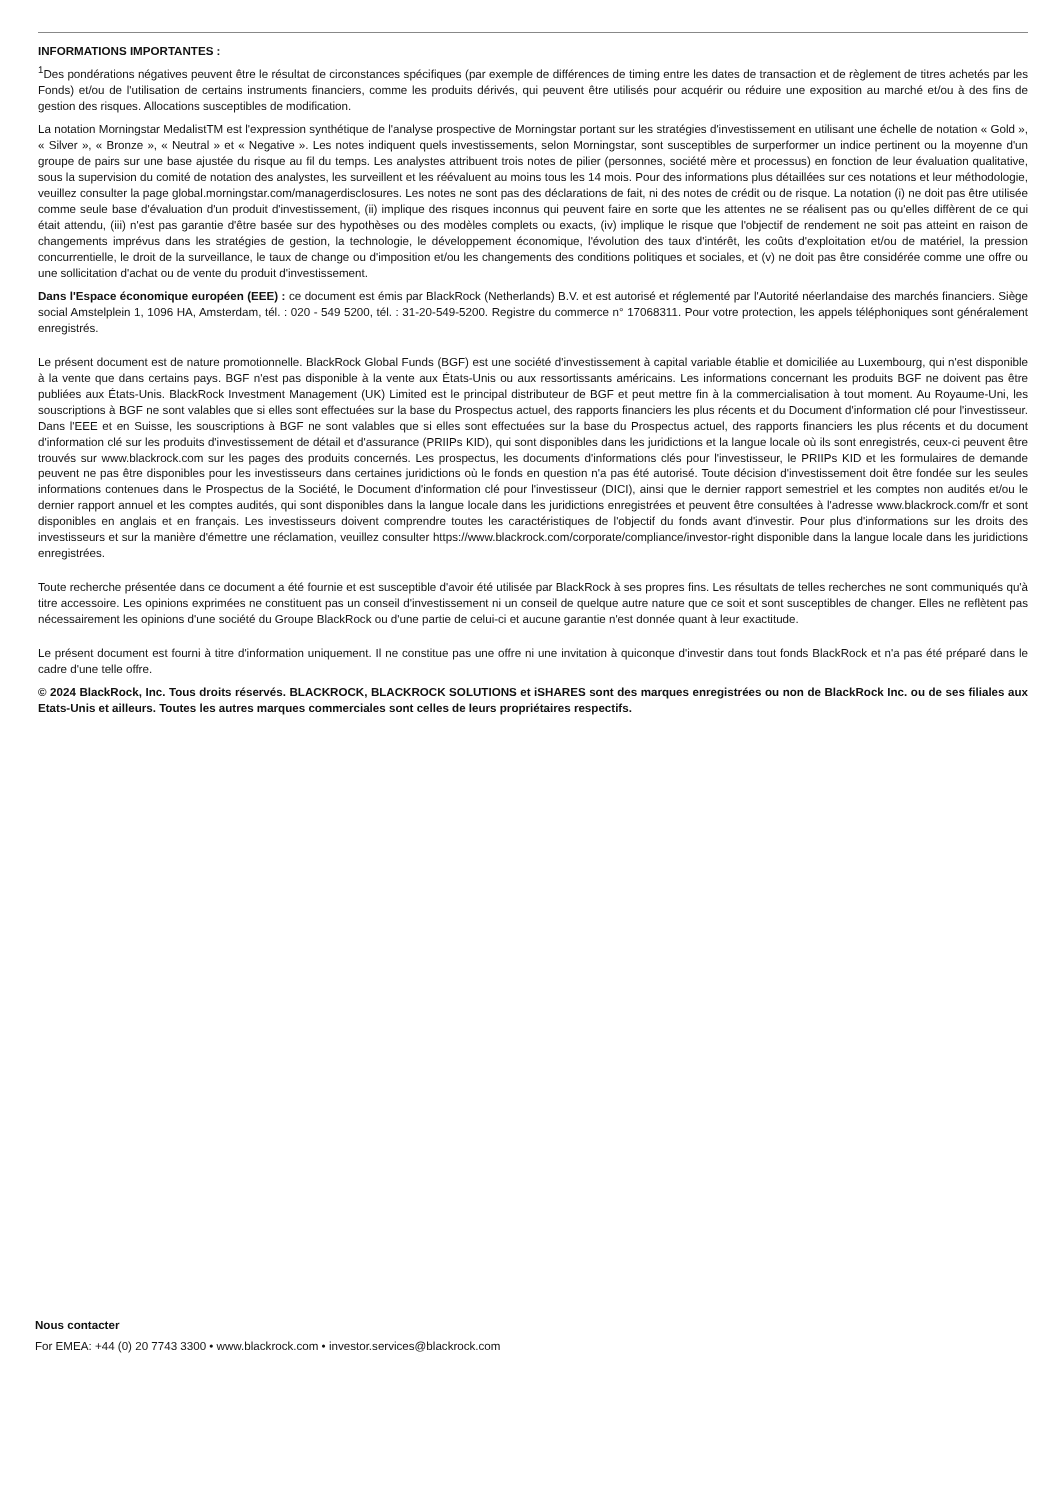INFORMATIONS IMPORTANTES :
<sup>1</sup> Des pondérations négatives peuvent être le résultat de circonstances spécifiques (par exemple de différences de timing entre les dates de transaction et de règlement de titres achetés par les Fonds) et/ou de l'utilisation de certains instruments financiers, comme les produits dérivés, qui peuvent être utilisés pour acquérir ou réduire une exposition au marché et/ou à des fins de gestion des risques. Allocations susceptibles de modification.
La notation Morningstar MedalistTM est l'expression synthétique de l'analyse prospective de Morningstar portant sur les stratégies d'investissement en utilisant une échelle de notation « Gold », « Silver », « Bronze », « Neutral » et « Negative ». Les notes indiquent quels investissements, selon Morningstar, sont susceptibles de surperformer un indice pertinent ou la moyenne d'un groupe de pairs sur une base ajustée du risque au fil du temps. Les analystes attribuent trois notes de pilier (personnes, société mère et processus) en fonction de leur évaluation qualitative, sous la supervision du comité de notation des analystes, les surveillent et les réévaluent au moins tous les 14 mois. Pour des informations plus détaillées sur ces notations et leur méthodologie, veuillez consulter la page global.morningstar.com/managerdisclosures. Les notes ne sont pas des déclarations de fait, ni des notes de crédit ou de risque. La notation (i) ne doit pas être utilisée comme seule base d'évaluation d'un produit d'investissement, (ii) implique des risques inconnus qui peuvent faire en sorte que les attentes ne se réalisent pas ou qu'elles diffèrent de ce qui était attendu, (iii) n'est pas garantie d'être basée sur des hypothèses ou des modèles complets ou exacts, (iv) implique le risque que l'objectif de rendement ne soit pas atteint en raison de changements imprévus dans les stratégies de gestion, la technologie, le développement économique, l'évolution des taux d'intérêt, les coûts d'exploitation et/ou de matériel, la pression concurrentielle, le droit de la surveillance, le taux de change ou d'imposition et/ou les changements des conditions politiques et sociales, et (v) ne doit pas être considérée comme une offre ou une sollicitation d'achat ou de vente du produit d'investissement.
Dans l'Espace économique européen (EEE) : ce document est émis par BlackRock (Netherlands) B.V. et est autorisé et réglementé par l'Autorité néerlandaise des marchés financiers. Siège social Amstelplein 1, 1096 HA, Amsterdam, tél. : 020 - 549 5200, tél. : 31-20-549-5200. Registre du commerce n° 17068311. Pour votre protection, les appels téléphoniques sont généralement enregistrés.
Le présent document est de nature promotionnelle. BlackRock Global Funds (BGF) est une société d'investissement à capital variable établie et domiciliée au Luxembourg, qui n'est disponible à la vente que dans certains pays. BGF n'est pas disponible à la vente aux États-Unis ou aux ressortissants américains. Les informations concernant les produits BGF ne doivent pas être publiées aux États-Unis. BlackRock Investment Management (UK) Limited est le principal distributeur de BGF et peut mettre fin à la commercialisation à tout moment. Au Royaume-Uni, les souscriptions à BGF ne sont valables que si elles sont effectuées sur la base du Prospectus actuel, des rapports financiers les plus récents et du Document d'information clé pour l'investisseur. Dans l'EEE et en Suisse, les souscriptions à BGF ne sont valables que si elles sont effectuées sur la base du Prospectus actuel, des rapports financiers les plus récents et du document d'information clé sur les produits d'investissement de détail et d'assurance (PRIIPs KID), qui sont disponibles dans les juridictions et la langue locale où ils sont enregistrés, ceux-ci peuvent être trouvés sur www.blackrock.com sur les pages des produits concernés. Les prospectus, les documents d'informations clés pour l'investisseur, le PRIIPs KID et les formulaires de demande peuvent ne pas être disponibles pour les investisseurs dans certaines juridictions où le fonds en question n'a pas été autorisé. Toute décision d'investissement doit être fondée sur les seules informations contenues dans le Prospectus de la Société, le Document d'information clé pour l'investisseur (DICI), ainsi que le dernier rapport semestriel et les comptes non audités et/ou le dernier rapport annuel et les comptes audités, qui sont disponibles dans la langue locale dans les juridictions enregistrées et peuvent être consultées à l'adresse www.blackrock.com/fr et sont disponibles en anglais et en français. Les investisseurs doivent comprendre toutes les caractéristiques de l'objectif du fonds avant d'investir. Pour plus d'informations sur les droits des investisseurs et sur la manière d'émettre une réclamation, veuillez consulter https://www.blackrock.com/corporate/compliance/investor-right disponible dans la langue locale dans les juridictions enregistrées.
Toute recherche présentée dans ce document a été fournie et est susceptible d'avoir été utilisée par BlackRock à ses propres fins. Les résultats de telles recherches ne sont communiqués qu'à titre accessoire. Les opinions exprimées ne constituent pas un conseil d'investissement ni un conseil de quelque autre nature que ce soit et sont susceptibles de changer. Elles ne reflètent pas nécessairement les opinions d'une société du Groupe BlackRock ou d'une partie de celui-ci et aucune garantie n'est donnée quant à leur exactitude.
Le présent document est fourni à titre d'information uniquement. Il ne constitue pas une offre ni une invitation à quiconque d'investir dans tout fonds BlackRock et n'a pas été préparé dans le cadre d'une telle offre.
© 2024 BlackRock, Inc. Tous droits réservés. BLACKROCK, BLACKROCK SOLUTIONS et iSHARES sont des marques enregistrées ou non de BlackRock Inc. ou de ses filiales aux Etats-Unis et ailleurs. Toutes les autres marques commerciales sont celles de leurs propriétaires respectifs.
Nous contacter
For EMEA: +44 (0) 20 7743 3300 • www.blackrock.com • investor.services@blackrock.com